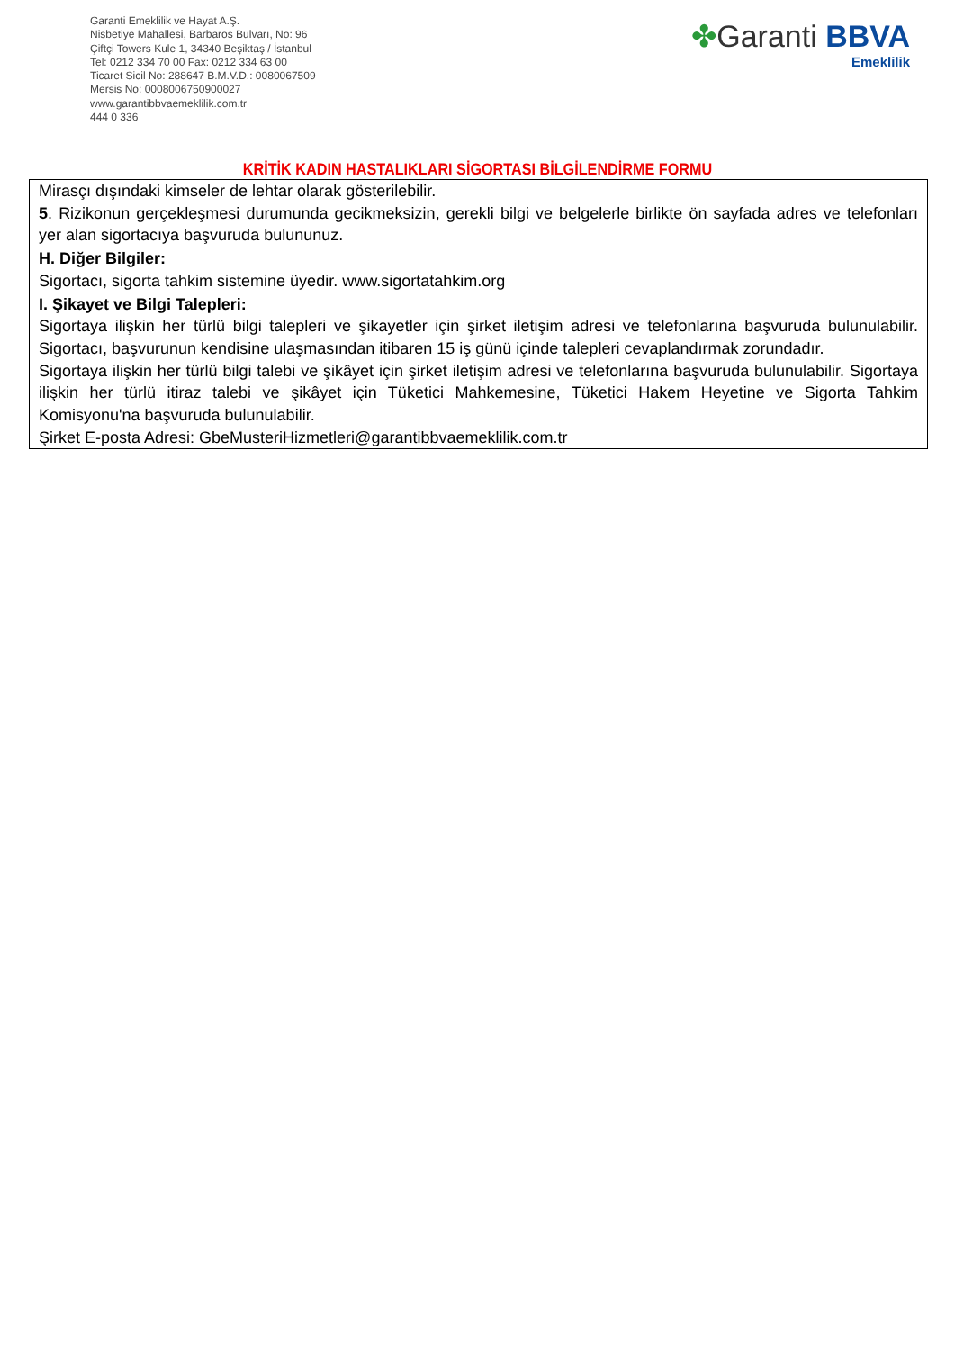Garanti Emeklilik ve Hayat A.Ş.
Nisbetiye Mahallesi, Barbaros Bulvarı, No: 96
Çiftçi Towers Kule 1, 34340 Beşiktaş / İstanbul
Tel: 0212 334 70 00 Fax: 0212 334 63 00
Ticaret Sicil No: 288647 B.M.V.D.: 0080067509
Mersis No: 0008006750900027
www.garantibbvaemeklilik.com.tr
444 0 336
✤Garanti BBVA
Emeklilik
KRİTİK KADIN HASTALIKLARI SİGORTASI BİLGİLENDİRME FORMU
| Mirasçı dışındaki kimseler de lehtar olarak gösterilebilir. 5 . Rizikonun gerçekleşmesi durumunda gecikmeksizin, gerekli bilgi ve belgelerle birlikte ön sayfada adres ve telefonları yer alan sigortacıya başvuruda bulununuz. |
| H. Diğer Bilgiler: Sigortacı, sigorta tahkim sistemine üyedir. www.sigortatahkim.org |
| I. Şikayet ve Bilgi Talepleri: Sigortaya ilişkin her türlü bilgi talepleri ve şikayetler için şirket iletişim adresi ve telefonlarına başvuruda bulunulabilir. Sigortacı, başvurunun kendisine ulaşmasından itibaren 15 iş günü içinde talepleri cevaplandırmak zorundadır. Sigortaya ilişkin her türlü bilgi talebi ve şikâyet için şirket iletişim adresi ve telefonlarına başvuruda bulunulabilir. Sigortaya ilişkin her türlü itiraz talebi ve şikâyet için Tüketici Mahkemesine, Tüketici Hakem Heyetine ve Sigorta Tahkim Komisyonu'na başvuruda bulunulabilir. Şirket E-posta Adresi: GbeMusteriHizmetleri@garantibbvaemeklilik.com.tr |